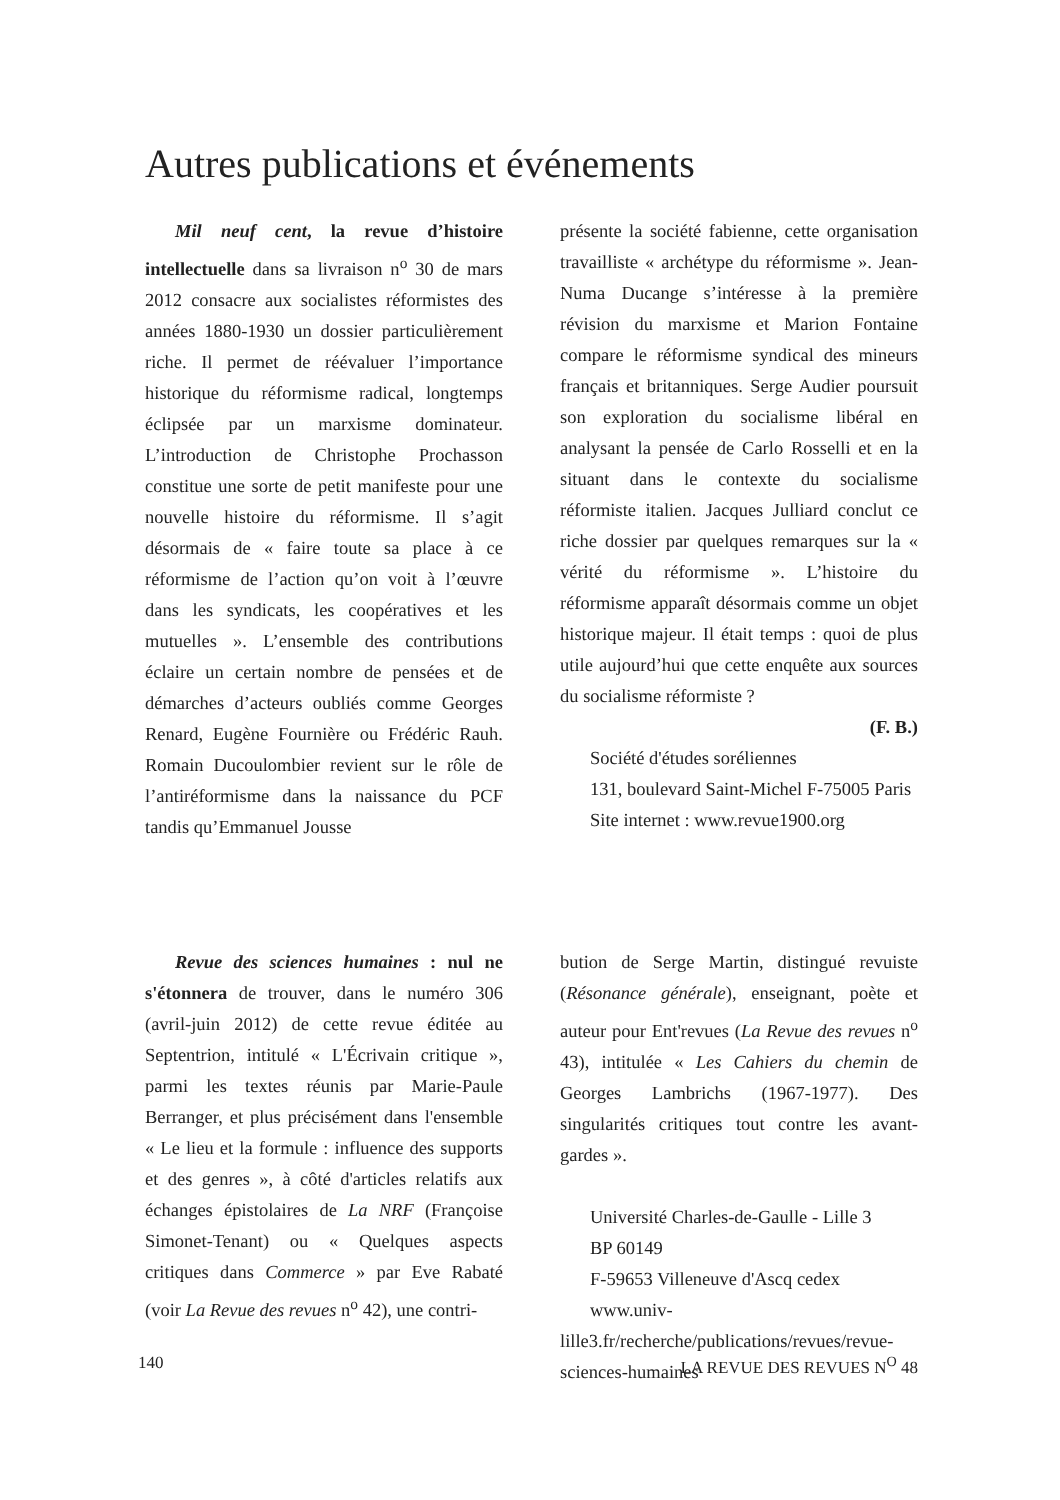Autres publications et événements
Mil neuf cent, la revue d’histoire intellectuelle dans sa livraison n<sup>o</sup> 30 de mars 2012 consacre aux socialistes réformistes des années 1880-1930 un dossier particulièrement riche. Il permet de réévaluer l’importance historique du réformisme radical, longtemps éclipsée par un marxisme dominateur. L’introduction de Christophe Prochasson constitue une sorte de petit manifeste pour une nouvelle histoire du réformisme. Il s’agit désormais de « faire toute sa place à ce réformisme de l’action qu’on voit à l’œuvre dans les syndicats, les coopératives et les mutuelles ». L’ensemble des contributions éclaire un certain nombre de pensées et de démarches d’acteurs oubliés comme Georges Renard, Eugène Fournière ou Frédéric Rauh. Romain Ducoulombier revient sur le rôle de l’antiréformisme dans la naissance du PCF tandis qu’Emmanuel Jousse
présente la société fabienne, cette organisation travailliste « archétype du réformisme ». Jean-Numa Ducange s’intéresse à la première révision du marxisme et Marion Fontaine compare le réformisme syndical des mineurs français et britanniques. Serge Audier poursuit son exploration du socialisme libéral en analysant la pensée de Carlo Rosselli et en la situant dans le contexte du socialisme réformiste italien. Jacques Julliard conclut ce riche dossier par quelques remarques sur la « vérité du réformisme ». L’histoire du réformisme apparaît désormais comme un objet historique majeur. Il était temps : quoi de plus utile aujourd’hui que cette enquête aux sources du socialisme réformiste ?
(F. B.)
Société d'études soréliennes
131, boulevard Saint-Michel F-75005 Paris
Site internet : www.revue1900.org
Revue des sciences humaines : nul ne s'étonnera de trouver, dans le numéro 306 (avril-juin 2012) de cette revue éditée au Septentrion, intitulé « L'Écrivain critique », parmi les textes réunis par Marie-Paule Berranger, et plus précisément dans l'ensemble « Le lieu et la formule : influence des supports et des genres », à côté d'articles relatifs aux échanges épistolaires de La NRF (Françoise Simonet-Tenant) ou « Quelques aspects critiques dans Commerce » par Eve Rabaté (voir La Revue des revues n<sup>o</sup> 42), une contri-
bution de Serge Martin, distingué revuiste (Résonance générale), enseignant, poète et auteur pour Ent'revues (La Revue des revues n<sup>o</sup> 43), intitulée « Les Cahiers du chemin de Georges Lambrichs (1967-1977). Des singularités critiques tout contre les avant-gardes ».
Université Charles-de-Gaulle - Lille 3
BP 60149
F-59653 Villeneuve d'Ascq cedex
www.univ-lille3.fr/recherche/publications/revues/revue-sciences-humaines
140 LA REVUE DES REVUES N<sup>O</sup> 48